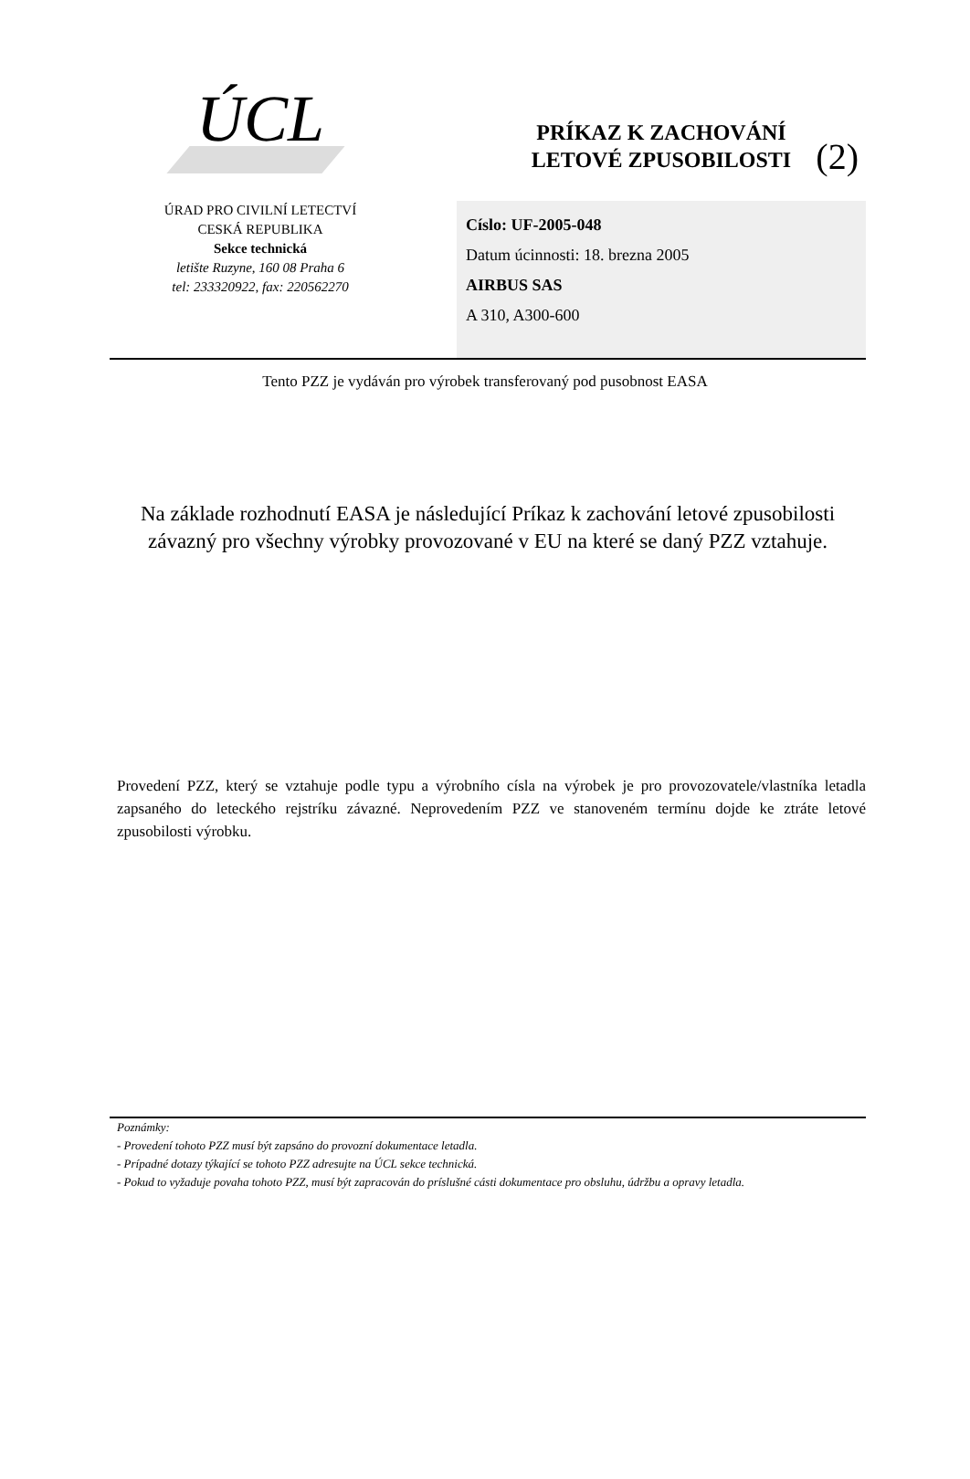(2)
ÚCL
ÚRAD PRO CIVILNÍ LETECTVÍ
CESKÁ REPUBLIKA
Sekce technická
letište Ruzyne, 160 08 Praha 6
tel: 233320922, fax: 220562270
PRÍKAZ K ZACHOVÁNÍ
LETOVÉ ZPUSOBILOSTI
Císlo: UF-2005-048
Datum úcinnosti: 18. brezna 2005
AIRBUS SAS
A 310, A300-600
Tento PZZ je vydáván pro výrobek transferovaný pod pusobnost EASA
Na základe rozhodnutí EASA je následující Príkaz k zachování letové zpusobilosti závazný pro všechny výrobky provozované v EU na které se daný PZZ vztahuje.
Provedení PZZ, který se vztahuje podle typu a výrobního císla na výrobek je pro provozovatele/vlastníka letadla zapsaného do leteckého rejstríku závazné. Neprovedením PZZ ve stanoveném termínu dojde ke ztráte letové zpusobilosti výrobku.
Poznámky:
- Provedení tohoto PZZ musí být zapsáno do provozní dokumentace letadla.
- Prípadné dotazy týkající se tohoto PZZ adresujte na ÚCL sekce technická.
- Pokud to vyžaduje povaha tohoto PZZ, musí být zapracován do príslušné cásti dokumentace pro obsluhu, údržbu a opravy letadla.